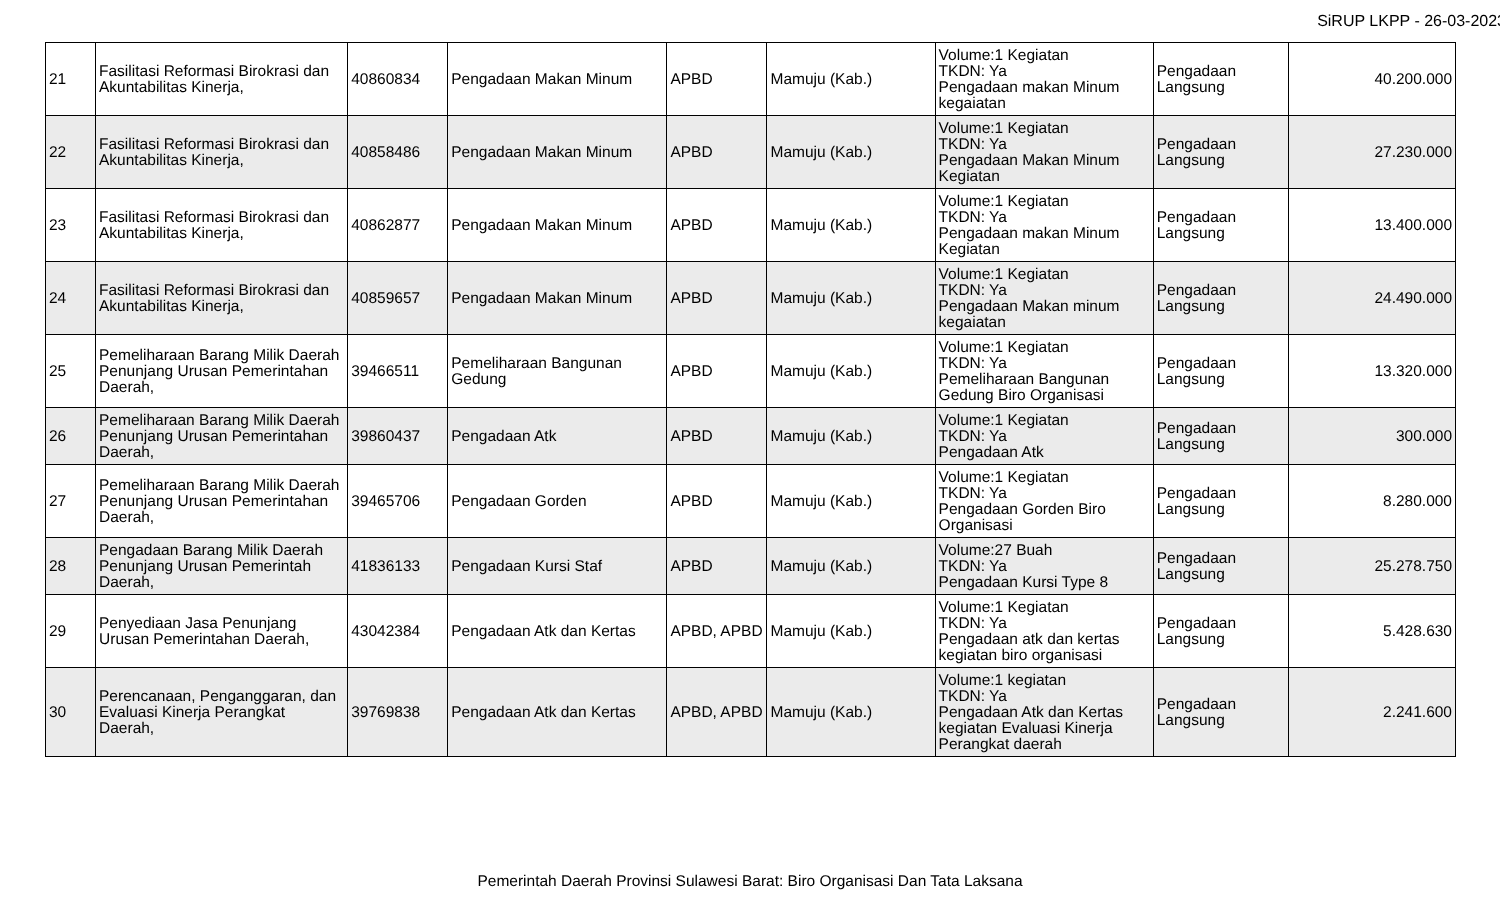SiRUP LKPP - 26-03-2023
| 21 | Fasilitasi Reformasi Birokrasi dan Akuntabilitas Kinerja, | 40860834 | Pengadaan Makan Minum | APBD | Mamuju (Kab.) | Volume:1 Kegiatan TKDN: Ya Pengadaan makan Minum kegaiatan | Pengadaan Langsung | 40.200.000 |
| 22 | Fasilitasi Reformasi Birokrasi dan Akuntabilitas Kinerja, | 40858486 | Pengadaan Makan Minum | APBD | Mamuju (Kab.) | Volume:1 Kegiatan TKDN: Ya Pengadaan Makan Minum Kegiatan | Pengadaan Langsung | 27.230.000 |
| 23 | Fasilitasi Reformasi Birokrasi dan Akuntabilitas Kinerja, | 40862877 | Pengadaan Makan Minum | APBD | Mamuju (Kab.) | Volume:1 Kegiatan TKDN: Ya Pengadaan makan Minum Kegiatan | Pengadaan Langsung | 13.400.000 |
| 24 | Fasilitasi Reformasi Birokrasi dan Akuntabilitas Kinerja, | 40859657 | Pengadaan Makan Minum | APBD | Mamuju (Kab.) | Volume:1 Kegiatan TKDN: Ya Pengadaan Makan minum kegaiatan | Pengadaan Langsung | 24.490.000 |
| 25 | Pemeliharaan Barang Milik Daerah Penunjang Urusan Pemerintahan Daerah, | 39466511 | Pemeliharaan Bangunan Gedung | APBD | Mamuju (Kab.) | Volume:1 Kegiatan TKDN: Ya Pemeliharaan Bangunan Gedung Biro Organisasi | Pengadaan Langsung | 13.320.000 |
| 26 | Pemeliharaan Barang Milik Daerah Penunjang Urusan Pemerintahan Daerah, | 39860437 | Pengadaan Atk | APBD | Mamuju (Kab.) | Volume:1 Kegiatan TKDN: Ya Pengadaan Atk | Pengadaan Langsung | 300.000 |
| 27 | Pemeliharaan Barang Milik Daerah Penunjang Urusan Pemerintahan Daerah, | 39465706 | Pengadaan Gorden | APBD | Mamuju (Kab.) | Volume:1 Kegiatan TKDN: Ya Pengadaan Gorden Biro Organisasi | Pengadaan Langsung | 8.280.000 |
| 28 | Pengadaan Barang Milik Daerah Penunjang Urusan Pemerintah Daerah, | 41836133 | Pengadaan Kursi Staf | APBD | Mamuju (Kab.) | Volume:27 Buah TKDN: Ya Pengadaan Kursi Type 8 | Pengadaan Langsung | 25.278.750 |
| 29 | Penyediaan Jasa Penunjang Urusan Pemerintahan Daerah, | 43042384 | Pengadaan Atk dan Kertas | APBD, APBD | Mamuju (Kab.) | Volume:1 Kegiatan TKDN: Ya Pengadaan atk dan kertas kegiatan biro organisasi | Pengadaan Langsung | 5.428.630 |
| 30 | Perencanaan, Penganggaran, dan Evaluasi Kinerja Perangkat Daerah, | 39769838 | Pengadaan Atk dan Kertas | APBD, APBD | Mamuju (Kab.) | Volume:1 kegiatan TKDN: Ya Pengadaan Atk dan Kertas kegiatan Evaluasi Kinerja Perangkat daerah | Pengadaan Langsung | 2.241.600 |
Pemerintah Daerah Provinsi Sulawesi Barat: Biro Organisasi Dan Tata Laksana